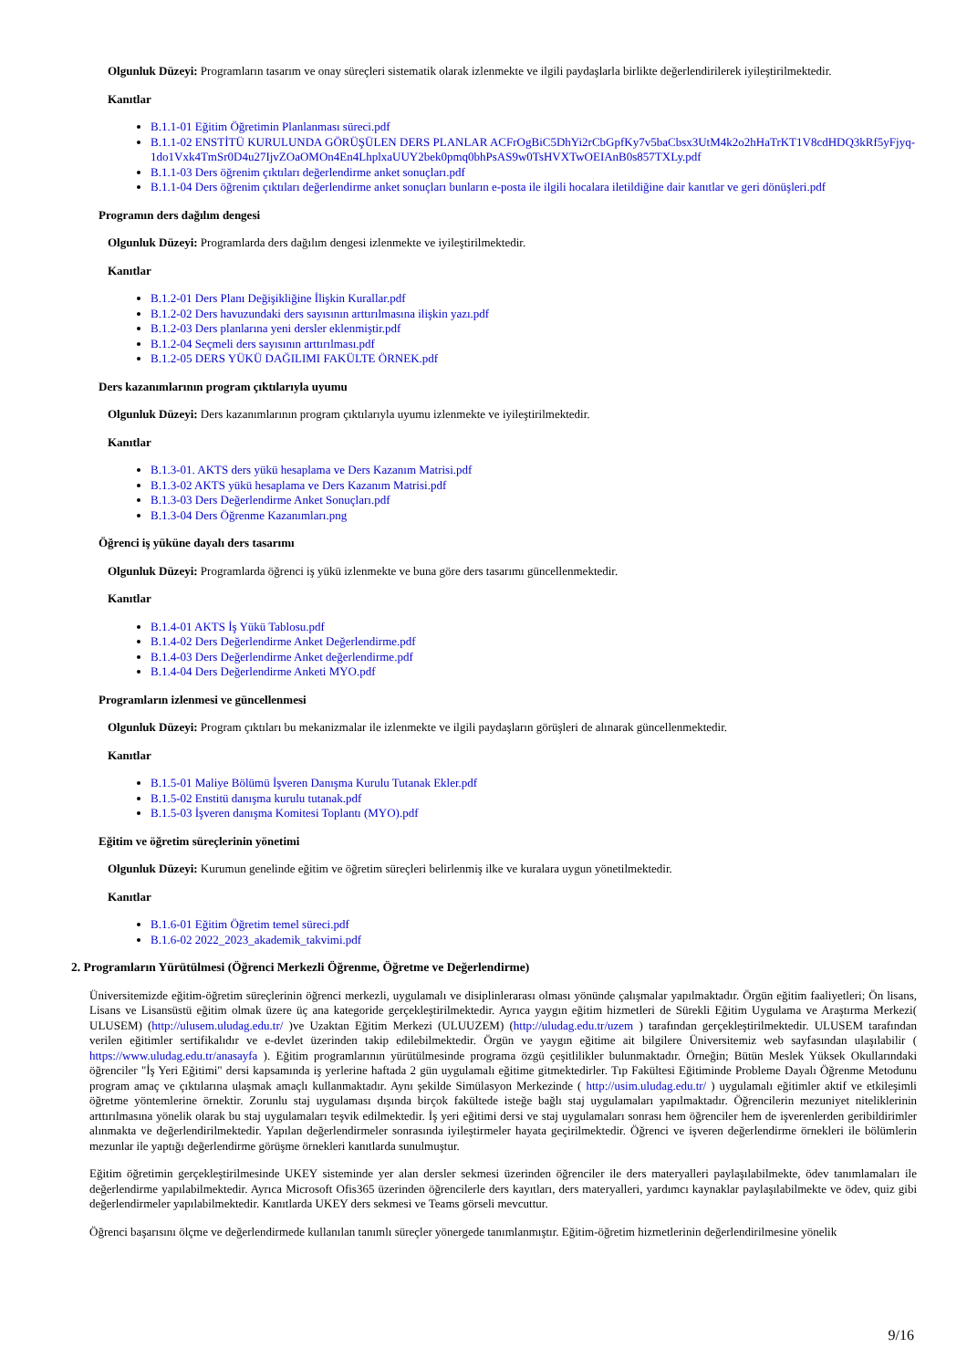Olgunluk Düzeyi: Programların tasarım ve onay süreçleri sistematik olarak izlenmekte ve ilgili paydaşlarla birlikte değerlendirilerek iyileştirilmektedir.
Kanıtlar
B.1.1-01 Eğitim Öğretimin Planlanması süreci.pdf
B.1.1-02 ENSTİTÜ KURULUNDA GÖRÜŞÜLEN DERS PLANLAR ACFrOgBiC5DhYi2rCbGpfKy7v5baCbsx3UtM4k2o2hHaTrKT1V8cdHDQ3kRf5yFjyq-1do1Vxk4TmSr0D4u27IjvZOaOMOn4En4LhplxaUUY2bek0pmq0bhPsAS9w0TsHVXTwOEIAnB0s857TXLy.pdf
B.1.1-03 Ders öğrenim çıktıları değerlendirme anket sonuçları.pdf
B.1.1-04 Ders öğrenim çıktıları değerlendirme anket sonuçları bunların e-posta ile ilgili hocalara iletildiğine dair kanıtlar ve geri dönüşleri.pdf
Programın ders dağılım dengesi
Olgunluk Düzeyi: Programlarda ders dağılım dengesi izlenmekte ve iyileştirilmektedir.
Kanıtlar
B.1.2-01 Ders Planı Değişikliğine İlişkin Kurallar.pdf
B.1.2-02 Ders havuzundaki ders sayısının arttırılmasına ilişkin yazı.pdf
B.1.2-03 Ders planlarına yeni dersler eklenmiştir.pdf
B.1.2-04 Seçmeli ders sayısının arttırılması.pdf
B.1.2-05 DERS YÜKÜ DAĞILIMI FAKÜLTE ÖRNEK.pdf
Ders kazanımlarının program çıktılarıyla uyumu
Olgunluk Düzeyi: Ders kazanımlarının program çıktılarıyla uyumu izlenmekte ve iyileştirilmektedir.
Kanıtlar
B.1.3-01. AKTS ders yükü hesaplama ve Ders Kazanım Matrisi.pdf
B.1.3-02 AKTS yükü hesaplama ve Ders Kazanım Matrisi.pdf
B.1.3-03 Ders Değerlendirme Anket Sonuçları.pdf
B.1.3-04 Ders Öğrenme Kazanımları.png
Öğrenci iş yüküne dayalı ders tasarımı
Olgunluk Düzeyi: Programlarda öğrenci iş yükü izlenmekte ve buna göre ders tasarımı güncellenmektedir.
Kanıtlar
B.1.4-01 AKTS İş Yükü Tablosu.pdf
B.1.4-02 Ders Değerlendirme Anket Değerlendirme.pdf
B.1.4-03 Ders Değerlendirme Anket değerlendirme.pdf
B.1.4-04 Ders Değerlendirme Anketi MYO.pdf
Programların izlenmesi ve güncellenmesi
Olgunluk Düzeyi: Program çıktıları bu mekanizmalar ile izlenmekte ve ilgili paydaşların görüşleri de alınarak güncellenmektedir.
Kanıtlar
B.1.5-01 Maliye Bölümü İşveren Danışma Kurulu Tutanak Ekler.pdf
B.1.5-02 Enstitü danışma kurulu tutanak.pdf
B.1.5-03 İşveren danışma Komitesi Toplantı (MYO).pdf
Eğitim ve öğretim süreçlerinin yönetimi
Olgunluk Düzeyi: Kurumun genelinde eğitim ve öğretim süreçleri belirlenmiş ilke ve kuralara uygun yönetilmektedir.
Kanıtlar
B.1.6-01 Eğitim Öğretim temel süreci.pdf
B.1.6-02 2022_2023_akademik_takvimi.pdf
2. Programların Yürütülmesi (Öğrenci Merkezli Öğrenme, Öğretme ve Değerlendirme)
Üniversitemizde eğitim-öğretim süreçlerinin öğrenci merkezli, uygulamalı ve disiplinlerarası olması yönünde çalışmalar yapılmaktadır. Örgün eğitim faaliyetleri; Ön lisans, Lisans ve Lisansüstü eğitim olmak üzere üç ana kategoride gerçekleştirilmektedir. Ayrıca yaygın eğitim hizmetleri de Sürekli Eğitim Uygulama ve Araştırma Merkezi( ULUSEM) (http://ulusem.uludag.edu.tr/ )ve Uzaktan Eğitim Merkezi (ULUUZEM) (http://uludag.edu.tr/uzem ) tarafından gerçekleştirilmektedir. ULUSEM tarafından verilen eğitimler sertifikalıdır ve e-devlet üzerinden takip edilebilmektedir. Örgün ve yaygın eğitime ait bilgilere Üniversitemiz web sayfasından ulaşılabilir ( https://www.uludag.edu.tr/anasayfa ). Eğitim programlarının yürütülmesinde programa özgü çeşitlilikler bulunmaktadır. Örneğin; Bütün Meslek Yüksek Okullarındaki öğrenciler "İş Yeri Eğitimi" dersi kapsamında iş yerlerine haftada 2 gün uygulamalı eğitime gitmektedirler. Tıp Fakültesi Eğitiminde Probleme Dayalı Öğrenme Metodunu program amaç ve çıktılarına ulaşmak amaçlı kullanmaktadır. Aynı şekilde Simülasyon Merkezinde ( http://usim.uludag.edu.tr/ ) uygulamalı eğitimler aktif ve etkileşimli öğretme yöntemlerine örnektir. Zorunlu staj uygulaması dışında birçok fakültede isteğe bağlı staj uygulamaları yapılmaktadır. Öğrencilerin mezuniyet niteliklerinin arttırılmasına yönelik olarak bu staj uygulamaları teşvik edilmektedir. İş yeri eğitimi dersi ve staj uygulamaları sonrası hem öğrenciler hem de işverenlerden geribildirimler alınmakta ve değerlendirilmektedir. Yapılan değerlendirmeler sonrasında iyileştirmeler hayata geçirilmektedir. Öğrenci ve işveren değerlendirme örnekleri ile bölümlerin mezunlar ile yaptığı değerlendirme görüşme örnekleri kanıtlarda sunulmuştur.
Eğitim öğretimin gerçekleştirilmesinde UKEY sisteminde yer alan dersler sekmesi üzerinden öğrenciler ile ders materyalleri paylaşılabilmekte, ödev tanımlamaları ile değerlendirme yapılabilmektedir. Ayrıca Microsoft Ofis365 üzerinden öğrencilerle ders kayıtları, ders materyalleri, yardımcı kaynaklar paylaşılabilmekte ve ödev, quiz gibi değerlendirmeler yapılabilmektedir. Kanıtlarda UKEY ders sekmesi ve Teams görseli mevcuttur.
Öğrenci başarısını ölçme ve değerlendirmede kullanılan tanımlı süreçler yönergede tanımlanmıştır. Eğitim-öğretim hizmetlerinin değerlendirilmesine yönelik
9/16